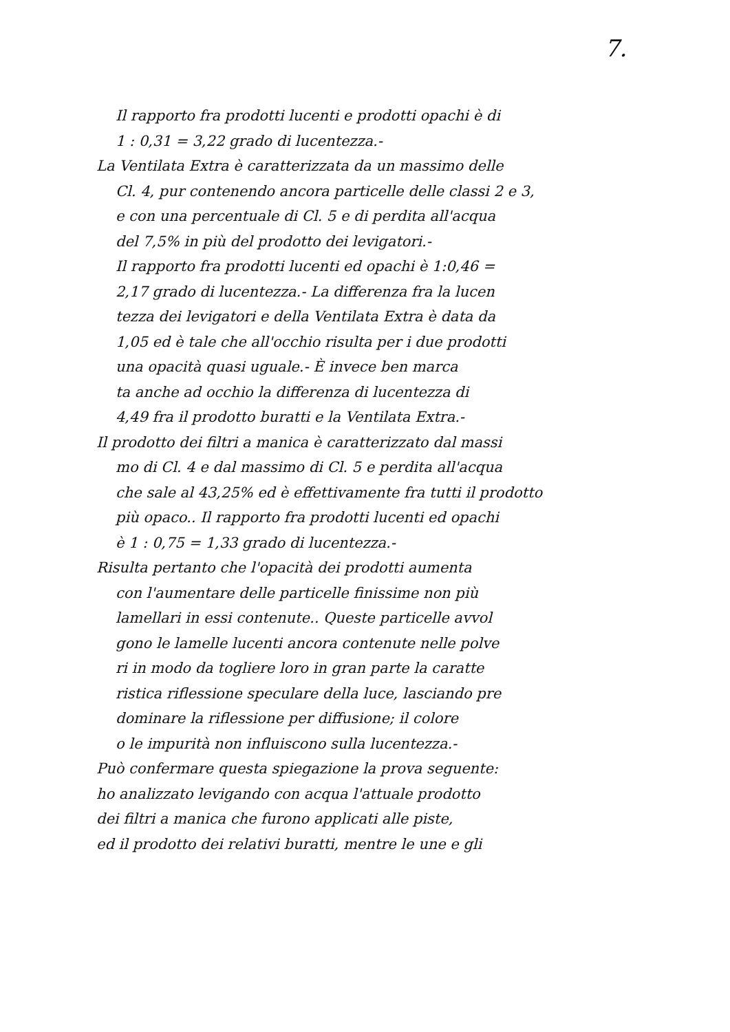7.
Il rapporto fra prodotti lucenti e prodotti opachi è di
1 : 0,31 = 3,22 grado di lucentezza.-
La Ventilata Extra è caratterizzata da un massimo delle
Cl. 4, pur contenendo ancora particelle delle classi 2 e 3,
e con una percentuale di Cl. 5 e di perdita all'acqua
del 7,5% in più del prodotto dei levigatori.-
Il rapporto fra prodotti lucenti ed opachi è 1:0,46 =
2,17 grado di lucentezza.- La differenza fra la lucen
tezza dei levigatori e della Ventilata Extra è data da
1,05 ed è tale che all'occhio risulta per i due prodotti
una opacità quasi uguale.- È invece ben marca
ta anche ad occhio la differenza di lucentezza di
4,49 fra il prodotto buratti e la Ventilata Extra.-
Il prodotto dei filtri a manica è caratterizzato dal massi
mo di Cl. 4 e dal massimo di Cl. 5 e perdita all'acqua
che sale al 43,25% ed è effettivamente fra tutti il prodotto
più opaco.. Il rapporto fra prodotti lucenti ed opachi
è 1 : 0,75 = 1,33 grado di lucentezza.-
Risulta pertanto che l'opacità dei prodotti aumenta
con l'aumentare delle particelle finissime non più
lamellari in essi contenute.. Queste particelle avvol
gono le lamelle lucenti ancora contenute nelle polve
ri in modo da togliere loro in gran parte la caratte
ristica riflessione speculare della luce, lasciando pre
dominare la riflessione per diffusione; il colore
o le impurità non influiscono sulla lucentezza.-
Può confermare questa spiegazione la prova seguente:
ho analizzato levigando con acqua l'attuale prodotto
dei filtri a manica che furono applicati alle piste,
ed il prodotto dei relativi buratti, mentre le une e gli